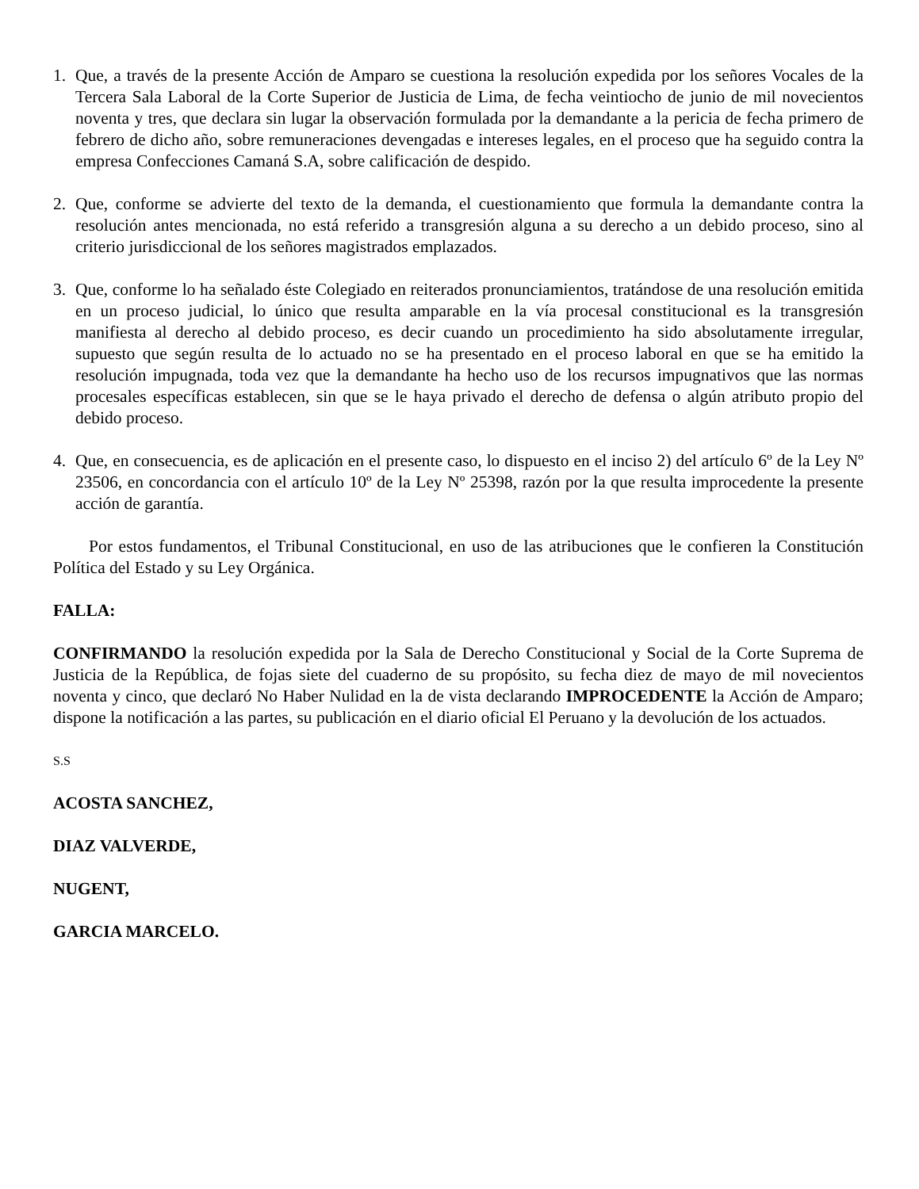1. Que, a través de la presente Acción de Amparo se cuestiona la resolución expedida por los señores Vocales de la Tercera Sala Laboral de la Corte Superior de Justicia de Lima, de fecha veintiocho de junio de mil novecientos noventa y tres, que declara sin lugar la observación formulada por la demandante a la pericia de fecha primero de febrero de dicho año, sobre remuneraciones devengadas e intereses legales, en el proceso que ha seguido contra la empresa Confecciones Camaná S.A, sobre calificación de despido.
2. Que, conforme se advierte del texto de la demanda, el cuestionamiento que formula la demandante contra la resolución antes mencionada, no está referido a transgresión alguna a su derecho a un debido proceso, sino al criterio jurisdiccional de los señores magistrados emplazados.
3. Que, conforme lo ha señalado éste Colegiado en reiterados pronunciamientos, tratándose de una resolución emitida en un proceso judicial, lo único que resulta amparable en la vía procesal constitucional es la transgresión manifiesta al derecho al debido proceso, es decir cuando un procedimiento ha sido absolutamente irregular, supuesto que según resulta de lo actuado no se ha presentado en el proceso laboral en que se ha emitido la resolución impugnada, toda vez que la demandante ha hecho uso de los recursos impugnativos que las normas procesales específicas establecen, sin que se le haya privado el derecho de defensa o algún atributo propio del debido proceso.
4. Que, en consecuencia, es de aplicación en el presente caso, lo dispuesto en el inciso 2) del artículo 6º de la Ley Nº 23506, en concordancia con el artículo 10º de la Ley Nº 25398, razón por la que resulta improcedente la presente acción de garantía.
Por estos fundamentos, el Tribunal Constitucional, en uso de las atribuciones que le confieren la Constitución Política del Estado y su Ley Orgánica.
FALLA:
CONFIRMANDO la resolución expedida por la Sala de Derecho Constitucional y Social de la Corte Suprema de Justicia de la República, de fojas siete del cuaderno de su propósito, su fecha diez de mayo de mil novecientos noventa y cinco, que declaró No Haber Nulidad en la de vista declarando IMPROCEDENTE la Acción de Amparo; dispone la notificación a las partes, su publicación en el diario oficial El Peruano y la devolución de los actuados.
S.S
ACOSTA SANCHEZ,
DIAZ VALVERDE,
NUGENT,
GARCIA MARCELO.